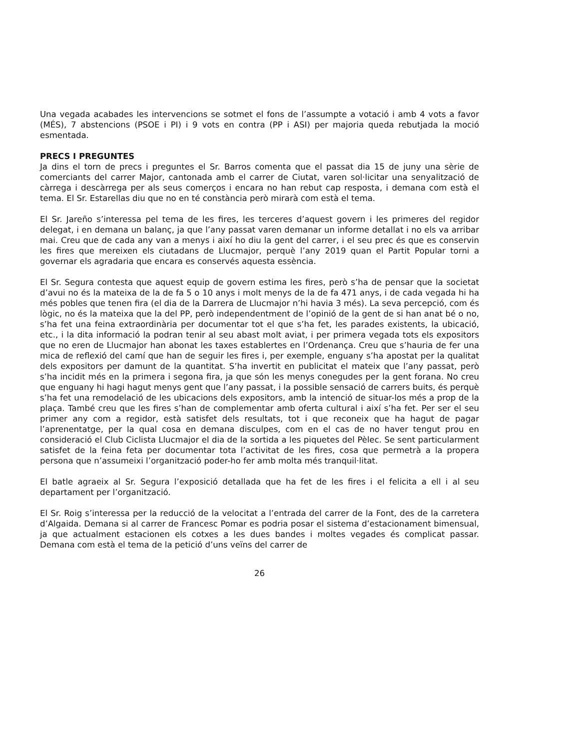Una vegada acabades les intervencions se sotmet el fons de l’assumpte a votació i amb 4 vots a favor (MÉS), 7 abstencions (PSOE i PI) i 9 vots en contra (PP i ASI) per majoria queda rebutjada la moció esmentada.
PRECS I PREGUNTES
Ja dins el torn de precs i preguntes el Sr. Barros comenta que el passat dia 15 de juny una sèrie de comerciants del carrer Major, cantonada amb el carrer de Ciutat, varen sol·licitar una senyalització de càrrega i descàrrega per als seus comerços i encara no han rebut cap resposta, i demana com està el tema. El Sr. Estarellas diu que no en té constància però mirarà com està el tema.
El Sr. Jareño s’interessa pel tema de les fires, les terceres d’aquest govern i les primeres del regidor delegat, i en demana un balanç, ja que l’any passat varen demanar un informe detallat i no els va arribar mai. Creu que de cada any van a menys i així ho diu la gent del carrer, i el seu prec és que es conservin les fires que mereixen els ciutadans de Llucmajor, perquè l’any 2019 quan el Partit Popular torni a governar els agradaria que encara es conservés aquesta essència.
El Sr. Segura contesta que aquest equip de govern estima les fires, però s’ha de pensar que la societat d’avui no és la mateixa de la de fa 5 o 10 anys i molt menys de la de fa 471 anys, i de cada vegada hi ha més pobles que tenen fira (el dia de la Darrera de Llucmajor n’hi havia 3 més). La seva percepció, com és lògic, no és la mateixa que la del PP, però independentment de l’opinió de la gent de si han anat bé o no, s’ha fet una feina extraordinària per documentar tot el que s’ha fet, les parades existents, la ubicació, etc., i la dita informació la podran tenir al seu abast molt aviat, i per primera vegada tots els expositors que no eren de Llucmajor han abonat les taxes establertes en l’Ordenança. Creu que s’hauria de fer una mica de reflexió del camí que han de seguir les fires i, per exemple, enguany s’ha apostat per la qualitat dels expositors per damunt de la quantitat. S’ha invertit en publicitat el mateix que l’any passat, però s’ha incidit més en la primera i segona fira, ja que són les menys conegudes per la gent forana. No creu que enguany hi hagi hagut menys gent que l’any passat, i la possible sensació de carrers buits, és perquè s’ha fet una remodelació de les ubicacions dels expositors, amb la intenció de situar-los més a prop de la plaça. També creu que les fires s’han de complementar amb oferta cultural i així s’ha fet. Per ser el seu primer any com a regidor, està satisfet dels resultats, tot i que reconeix que ha hagut de pagar l’aprenentatge, per la qual cosa en demana disculpes, com en el cas de no haver tengut prou en consideració el Club Ciclista Llucmajor el dia de la sortida a les piquetes del Pèlec. Se sent particularment satisfet de la feina feta per documentar tota l’activitat de les fires, cosa que permetrà a la propera persona que n’assumeixi l’organització poder-ho fer amb molta més tranquil·litat.
El batle agraeix al Sr. Segura l’exposició detallada que ha fet de les fires i el felicita a ell i al seu departament per l’organització.
El Sr. Roig s’interessa per la reducció de la velocitat a l’entrada del carrer de la Font, des de la carretera d’Algaida. Demana si al carrer de Francesc Pomar es podria posar el sistema d’estacionament bimensual, ja que actualment estacionen els cotxes a les dues bandes i moltes vegades és complicat passar. Demana com està el tema de la petició d’uns veïns del carrer de
26